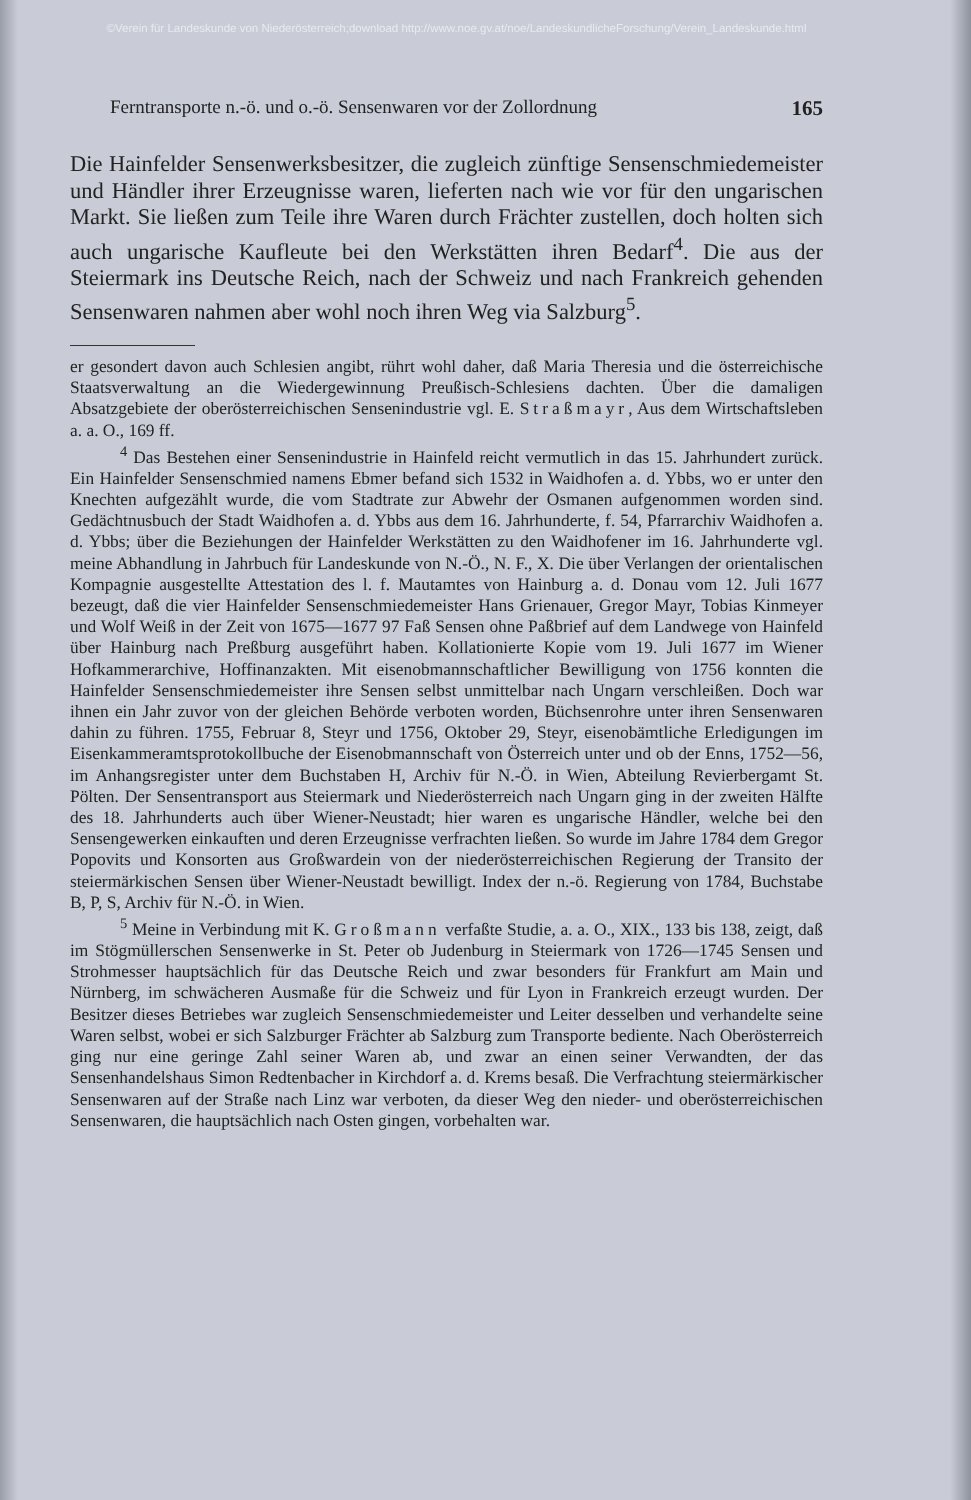©Verein für Landeskunde von Niederösterreich;download http://www.noe.gv.at/noe/LandeskundlicheForschung/Verein_Landeskunde.html
Ferntransporte n.-ö. und o.-ö. Sensenwaren vor der Zollordnung 165
Die Hainfelder Sensenwerksbesitzer, die zugleich zünftige Sensenschmiedemeister und Händler ihrer Erzeugnisse waren, lieferten nach wie vor für den ungarischen Markt. Sie ließen zum Teile ihre Waren durch Frächter zustellen, doch holten sich auch ungarische Kaufleute bei den Werkstätten ihren Bedarf<sup>4</sup>. Die aus der Steiermark ins Deutsche Reich, nach der Schweiz und nach Frankreich gehenden Sensenwaren nahmen aber wohl noch ihren Weg via Salzburg<sup>5</sup>.
er gesondert davon auch Schlesien angibt, rührt wohl daher, daß Maria Theresia und die österreichische Staatsverwaltung an die Wiedergewinnung Preußisch-Schlesiens dachten. Über die damaligen Absatzgebiete der oberösterreichischen Sensenindustrie vgl. E. Straßmayr, Aus dem Wirtschaftsleben a. a. O., 169 ff.
<sup>4</sup> Das Bestehen einer Sensenindustrie in Hainfeld reicht vermutlich in das 15. Jahrhundert zurück. Ein Hainfelder Sensenschmied namens Ebmer befand sich 1532 in Waidhofen a. d. Ybbs, wo er unter den Knechten aufgezählt wurde, die vom Stadtrate zur Abwehr der Osmanen aufgenommen worden sind. Gedächtnusbuch der Stadt Waidhofen a. d. Ybbs aus dem 16. Jahrhunderte, f. 54, Pfarrarchiv Waidhofen a. d. Ybbs; über die Beziehungen der Hainfelder Werkstätten zu den Waidhofener im 16. Jahrhunderte vgl. meine Abhandlung in Jahrbuch für Landeskunde von N.-Ö., N. F., X. Die über Verlangen der orientalischen Kompagnie ausgestellte Attestation des l. f. Mautamtes von Hainburg a. d. Donau vom 12. Juli 1677 bezeugt, daß die vier Hainfelder Sensenschmiedemeister Hans Grienauer, Gregor Mayr, Tobias Kinmeyer und Wolf Weiß in der Zeit von 1675—1677 97 Faß Sensen ohne Paßbrief auf dem Landwege von Hainfeld über Hainburg nach Preßburg ausgeführt haben. Kollationierte Kopie vom 19. Juli 1677 im Wiener Hofkammerarchive, Hoffinanzakten. Mit eisenobmannschaftlicher Bewilligung von 1756 konnten die Hainfelder Sensenschmiedemeister ihre Sensen selbst unmittelbar nach Ungarn verschleißen. Doch war ihnen ein Jahr zuvor von der gleichen Behörde verboten worden, Büchsenrohre unter ihren Sensenwaren dahin zu führen. 1755, Februar 8, Steyr und 1756, Oktober 29, Steyr, eisenobämtliche Erledigungen im Eisenkammeramtsprotokollbuche der Eisenobmannschaft von Österreich unter und ob der Enns, 1752—56, im Anhangsregister unter dem Buchstaben H, Archiv für N.-Ö. in Wien, Abteilung Revierbergamt St. Pölten. Der Sensentransport aus Steiermark und Niederösterreich nach Ungarn ging in der zweiten Hälfte des 18. Jahrhunderts auch über Wiener-Neustadt; hier waren es ungarische Händler, welche bei den Sensengewerken einkauften und deren Erzeugnisse verfrachten ließen. So wurde im Jahre 1784 dem Gregor Popovits und Konsorten aus Großwardein von der niederösterreichischen Regierung der Transito der steiermärkischen Sensen über Wiener-Neustadt bewilligt. Index der n.-ö. Regierung von 1784, Buchstabe B, P, S, Archiv für N.-Ö. in Wien.
<sup>5</sup> Meine in Verbindung mit K. Großmann verfaßte Studie, a. a. O., XIX., 133 bis 138, zeigt, daß im Stögmüllerschen Sensenwerke in St. Peter ob Judenburg in Steiermark von 1726—1745 Sensen und Strohmesser hauptsächlich für das Deutsche Reich und zwar besonders für Frankfurt am Main und Nürnberg, im schwächeren Ausmaße für die Schweiz und für Lyon in Frankreich erzeugt wurden. Der Besitzer dieses Betriebes war zugleich Sensenschmiedemeister und Leiter desselben und verhandelte seine Waren selbst, wobei er sich Salzburger Frächter ab Salzburg zum Transporte bediente. Nach Oberösterreich ging nur eine geringe Zahl seiner Waren ab, und zwar an einen seiner Verwandten, der das Sensenhandelshaus Simon Redtenbacher in Kirchdorf a. d. Krems besaß. Die Verfrachtung steiermärkischer Sensenwaren auf der Straße nach Linz war verboten, da dieser Weg den nieder- und oberösterreichischen Sensenwaren, die hauptsächlich nach Osten gingen, vorbehalten war.